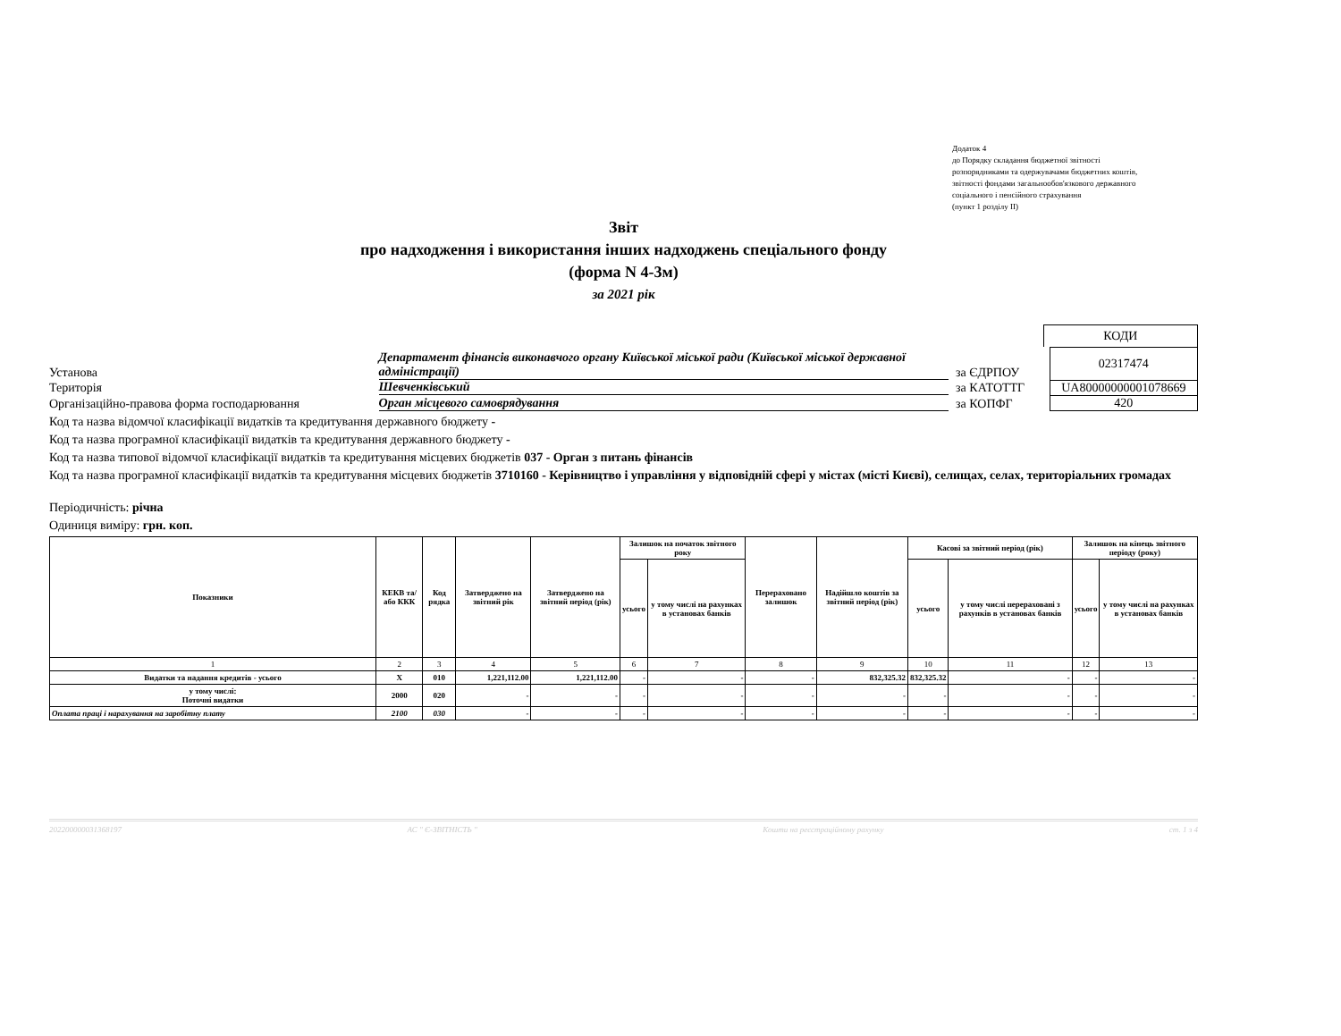Додаток 4
до Порядку складання бюджетної звітності
розпорядниками та одержувачами бюджетних коштів,
звітності фондами загальнообов'язкового державного
соціального і пенсійного страхування
(пункт 1 розділу ІІ)
Звіт
про надходження і використання інших надходжень спеціального фонду
(форма N 4-3м)
за 2021 рік
КОДИ
Установа Департамент фінансів виконавчого органу Київської міської ради (Київської міської державної адміністрації) за ЄДРПОУ 02317474
Територія Шевченківський за КАТОТТГ UA80000000001078669
Організаційно-правова форма господарювання Орган місцевого самоврядування за КОПФГ 420
Код та назва відомчої класифікації видатків та кредитування державного бюджету -
Код та назва програмної класифікації видатків та кредитування державного бюджету -
Код та назва типової відомчої класифікації видатків та кредитування місцевих бюджетів 037 - Орган з питань фінансів
Код та назва програмної класифікації видатків та кредитування місцевих бюджетів 3710160 - Керівництво і управління у відповідній сфері у містах (місті Києві), селищах, селах, територіальних громадах
Періодичність: річна
Одиниця виміру: грн. коп.
| Показники | КЕКВ та/або ККК | Код рядка | Затверджено на звітний рік | Затверджено на звітний період (рік) | Залишок на початок звітного року | | Перераховано залишок | Надійшло коштів за звітний період (рік) | Касові за звітний період (рік) | | Залишок на кінець звітного періоду (року) | |
| --- | --- | --- | --- | --- | --- | --- | --- | --- | --- | --- | --- | --- |
| | | | | | усього | у тому числі на рахунках в установах банків | | | усього | у тому числі перераховані з рахунків в установах банків | усього | у тому числі на рахунках в установах банків |
| 1 | 2 | 3 | 4 | 5 | 6 | 7 | 8 | 9 | 10 | 11 | 12 | 13 |
| Видатки та надання кредитів - усього | X | 010 | 1,221,112.00 | 1,221,112.00 | - | - | - | 832,325.32 | 832,325.32 | - | - | - |
| у тому числі: Поточні видатки | 2000 | 020 | - | - | - | - | - | - | - | - | - | - |
| Оплата праці і нарахування на заробітну плату | 2100 | 030 | - | - | - | - | - | - | - | - | - | - |
202200000031368197 АС " Є-ЗВІТНІСТЬ " Кошти на реєстраційному рахунку ст. 1 з 4